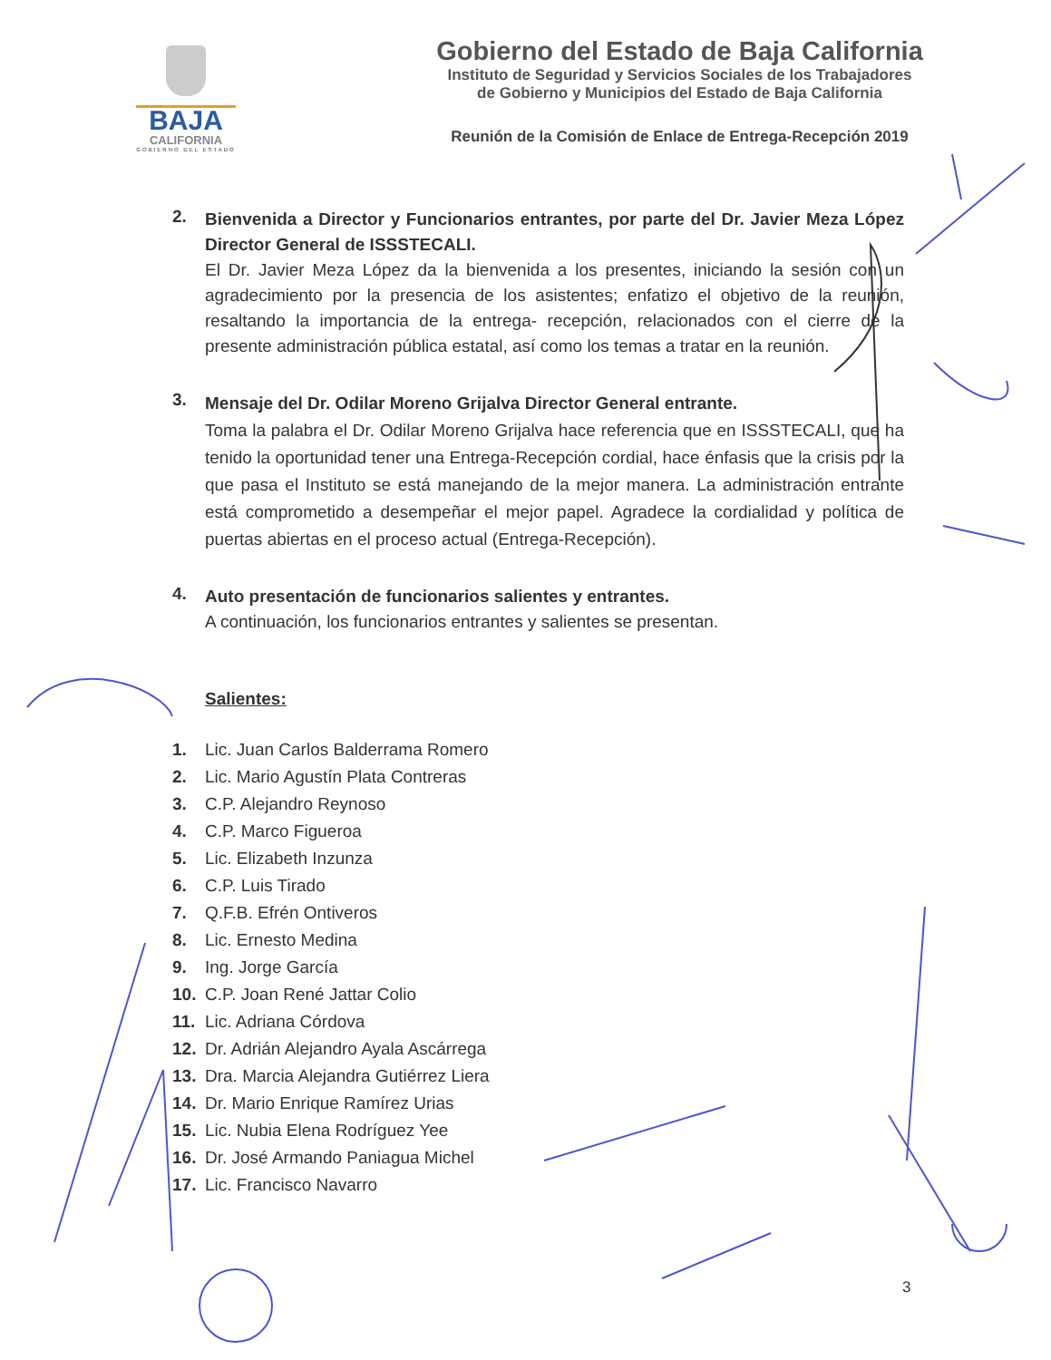BAJA
CALIFORNIA
GOBIERNO DEL ESTADO
Gobierno del Estado de Baja California
Instituto de Seguridad y Servicios Sociales de los Trabajadores
de Gobierno y Municipios del Estado de Baja California
Reunión de la Comisión de Enlace de Entrega-Recepción 2019
2.
Bienvenida a Director y Funcionarios entrantes, por parte del Dr. Javier Meza López Director General de ISSSTECALI.
El Dr. Javier Meza López da la bienvenida a los presentes, iniciando la sesión con un agradecimiento por la presencia de los asistentes; enfatizo el objetivo de la reunión, resaltando la importancia de la entrega- recepción, relacionados con el cierre de la presente administración pública estatal, así como los temas a tratar en la reunión.
3.
Mensaje del Dr. Odilar Moreno Grijalva Director General entrante.
Toma la palabra el Dr. Odilar Moreno Grijalva hace referencia que en ISSSTECALI, que ha tenido la oportunidad tener una Entrega-Recepción cordial, hace énfasis que la crisis por la que pasa el Instituto se está manejando de la mejor manera. La administración entrante está comprometido a desempeñar el mejor papel. Agradece la cordialidad y política de puertas abiertas en el proceso actual (Entrega-Recepción).
4.
Auto presentación de funcionarios salientes y entrantes.
A continuación, los funcionarios entrantes y salientes se presentan.
Salientes:
1. Lic. Juan Carlos Balderrama Romero
2. Lic. Mario Agustín Plata Contreras
3. C.P. Alejandro Reynoso
4. C.P. Marco Figueroa
5. Lic. Elizabeth Inzunza
6. C.P. Luis Tirado
7. Q.F.B. Efrén Ontiveros
8. Lic. Ernesto Medina
9. Ing. Jorge García
10. C.P. Joan René Jattar Colio
11. Lic. Adriana Córdova
12. Dr. Adrián Alejandro Ayala Ascárrega
13. Dra. Marcia Alejandra Gutiérrez Liera
14. Dr. Mario Enrique Ramírez Urias
15. Lic. Nubia Elena Rodríguez Yee
16. Dr. José Armando Paniagua Michel
17. Lic. Francisco Navarro
3